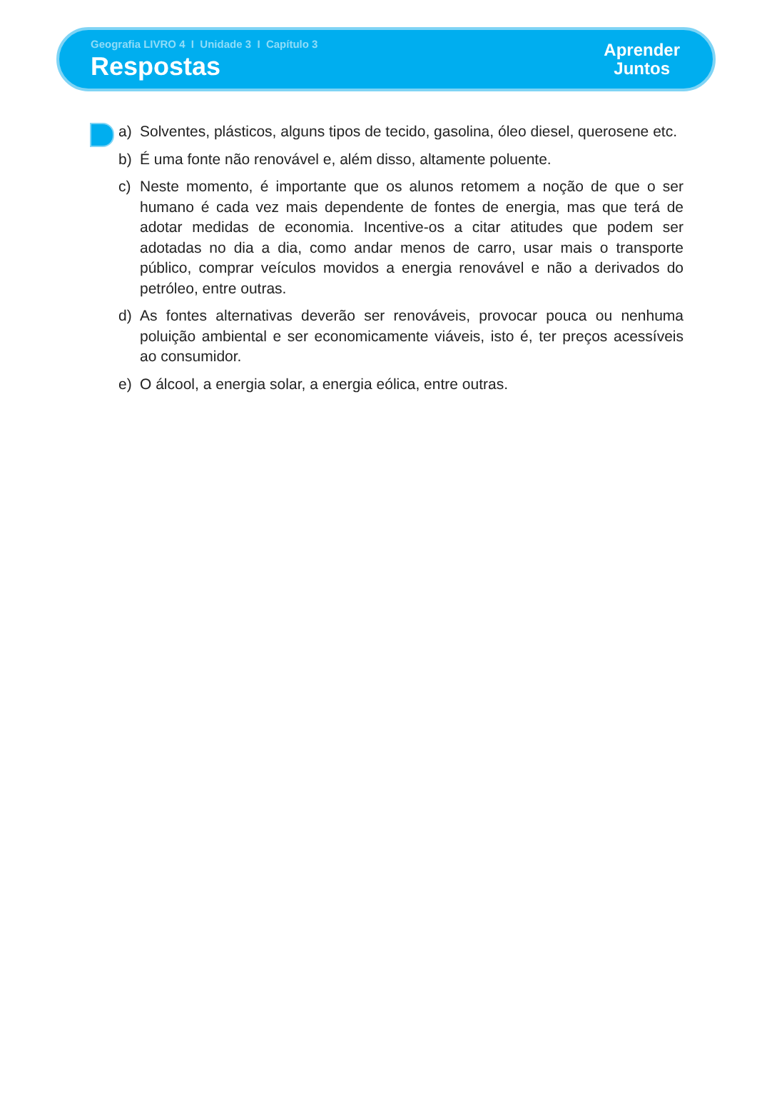Geografia LIVRO 4 I Unidade 3 I Capítulo 3
Respostas
Aprender
Juntos
a) Solventes, plásticos, alguns tipos de tecido, gasolina, óleo diesel, querosene etc.
b) É uma fonte não renovável e, além disso, altamente poluente.
c) Neste momento, é importante que os alunos retomem a noção de que o ser humano é cada vez mais dependente de fontes de energia, mas que terá de adotar medidas de economia. Incentive-os a citar atitudes que podem ser adotadas no dia a dia, como andar menos de carro, usar mais o transporte público, comprar veículos movidos a energia renovável e não a derivados do petróleo, entre outras.
d) As fontes alternativas deverão ser renováveis, provocar pouca ou nenhuma poluição ambiental e ser economicamente viáveis, isto é, ter preços acessíveis ao consumidor.
e) O álcool, a energia solar, a energia eólica, entre outras.